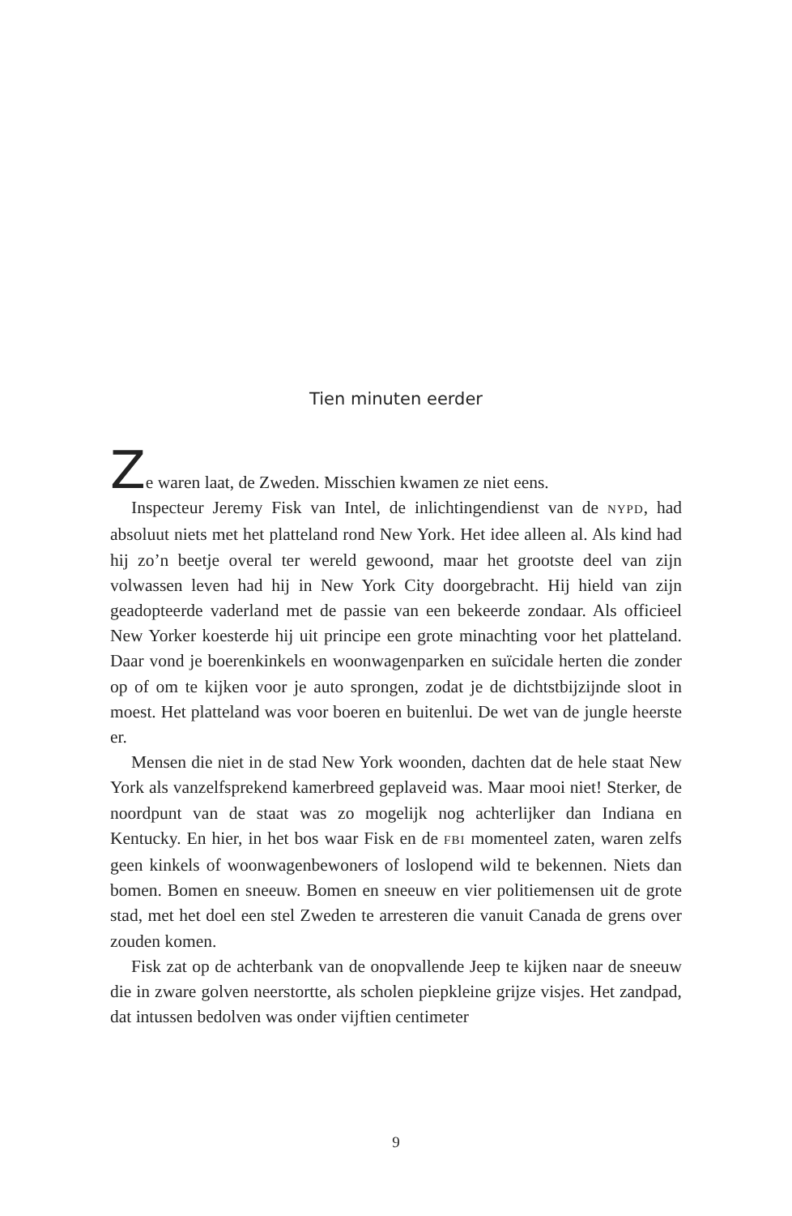Tien minuten eerder
Ze waren laat, de Zweden. Misschien kwamen ze niet eens.
Inspecteur Jeremy Fisk van Intel, de inlichtingendienst van de NYPD, had absoluut niets met het platteland rond New York. Het idee alleen al. Als kind had hij zo’n beetje overal ter wereld gewoond, maar het grootste deel van zijn volwassen leven had hij in New York City doorgebracht. Hij hield van zijn geadopteerde vaderland met de passie van een bekeerde zondaar. Als officieel New Yorker koesterde hij uit principe een grote minachting voor het platteland. Daar vond je boerenkinkels en woonwagenparken en suïcidale herten die zonder op of om te kijken voor je auto sprongen, zodat je de dichtstbijzijnde sloot in moest. Het platteland was voor boeren en buitenlui. De wet van de jungle heerste er.
Mensen die niet in de stad New York woonden, dachten dat de hele staat New York als vanzelfsprekend kamerbreed geplaveid was. Maar mooi niet! Sterker, de noordpunt van de staat was zo mogelijk nog achterlijker dan Indiana en Kentucky. En hier, in het bos waar Fisk en de FBI momenteel zaten, waren zelfs geen kinkels of woonwagenbewoners of loslopend wild te bekennen. Niets dan bomen. Bomen en sneeuw. Bomen en sneeuw en vier politiemensen uit de grote stad, met het doel een stel Zweden te arresteren die vanuit Canada de grens over zouden komen.
Fisk zat op de achterbank van de onopvallende Jeep te kijken naar de sneeuw die in zware golven neerstortte, als scholen piepkleine grijze visjes. Het zandpad, dat intussen bedolven was onder vijftien centimeter
9